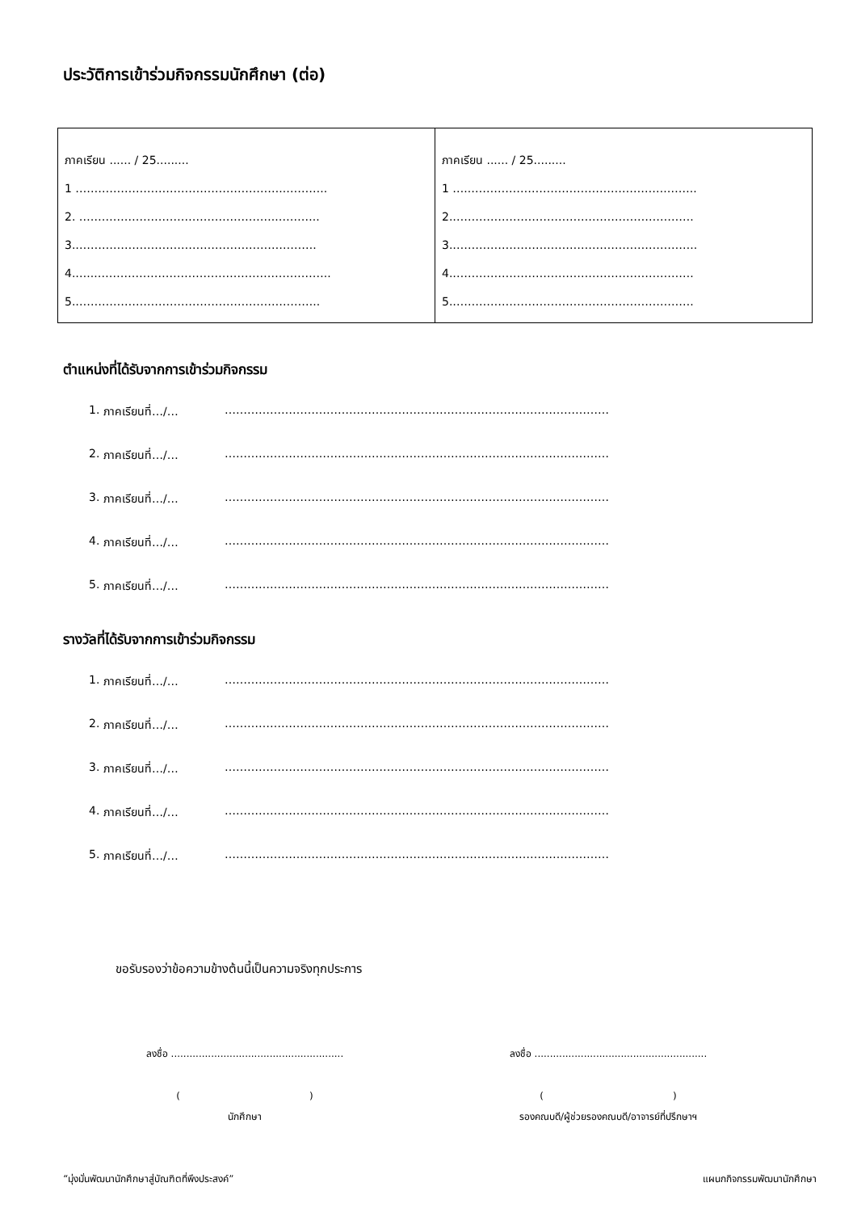ประวัติการเข้าร่วมกิจกรรมนักศึกษา (ต่อ)
| ภาคเรียน ...... / 25......... 1 ………………………………………………..……….. 2. ……………………………………………..……….. 3.………………………………………………………. 4.…...…………………………………………………….. 5.……………………………………………………….. | ภาคเรียน ...... / 25......... 1 …..…………………………………………….…….. 2.………………………………………………………. 3.……………………………………………………….. 4.………………………………………………………. 5.………………………………………………………. |
ตำแหน่งที่ได้รับจากการเข้าร่วมกิจกรรม
1. ภาคเรียนที่…/… …………………………………………………………………………………………
2. ภาคเรียนที่…/… …………………………………………………………………………………………
3. ภาคเรียนที่…/… …………………………………………………………………………………………
4. ภาคเรียนที่…/… …………………………………………………………………………………………
5. ภาคเรียนที่…/… …………………………………………………………………………………………
รางวัลที่ได้รับจากการเข้าร่วมกิจกรรม
1. ภาคเรียนที่…/… …………………………………………………………………………………………
2. ภาคเรียนที่…/… …………………………………………………………………………………………
3. ภาคเรียนที่…/… …………………………………………………………………………………………
4. ภาคเรียนที่…/… …………………………………………………………………………………………
5. ภาคเรียนที่…/… …………………………………………………………………………………………
ขอรับรองว่าข้อความข้างต้นนี้เป็นความจริงทุกประการ
ลงชื่อ ........................................................
( )
นักศึกษา
ลงชื่อ ........................................................
( )
รองคณบดี/ผู้ช่วยรองคณบดี/อาจารย์ที่ปรึกษาฯ
“มุ่งมั่นพัฒนานักศึกษาสู่บัณฑิตที่พึงประสงค์” แผนกกิจกรรมพัฒนานักศึกษา